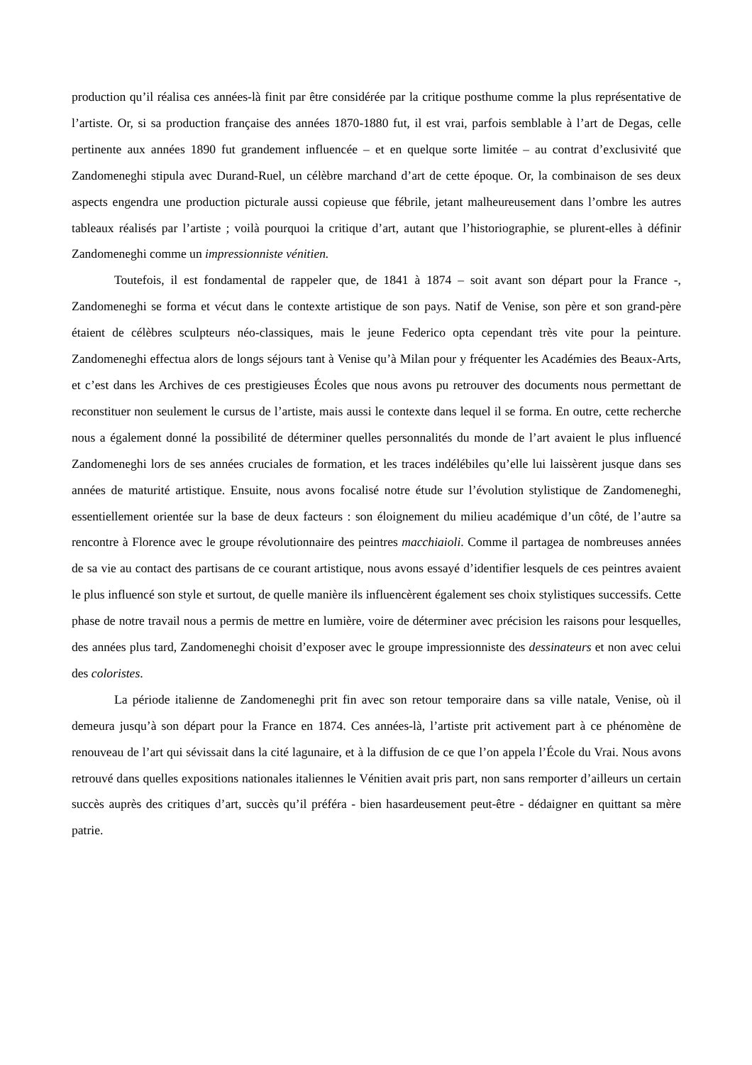production qu’il réalisa ces années-là finit par être considérée par la critique posthume comme la plus représentative de l’artiste. Or, si sa production française des années 1870-1880 fut, il est vrai, parfois semblable à l’art de Degas, celle pertinente aux années 1890 fut grandement influencée – et en quelque sorte limitée – au contrat d’exclusivité que Zandomeneghi stipula avec Durand-Ruel, un célèbre marchand d’art de cette époque. Or, la combinaison de ses deux aspects engendra une production picturale aussi copieuse que fébrile, jetant malheureusement dans l’ombre les autres tableaux réalisés par l’artiste ; voilà pourquoi la critique d’art, autant que l’historiographie, se plurent-elles à définir Zandomeneghi comme un impressionniste vénitien.
Toutefois, il est fondamental de rappeler que, de 1841 à 1874 – soit avant son départ pour la France -, Zandomeneghi se forma et vécut dans le contexte artistique de son pays. Natif de Venise, son père et son grand-père étaient de célèbres sculpteurs néo-classiques, mais le jeune Federico opta cependant très vite pour la peinture. Zandomeneghi effectua alors de longs séjours tant à Venise qu’à Milan pour y fréquenter les Académies des Beaux-Arts, et c’est dans les Archives de ces prestigieuses Écoles que nous avons pu retrouver des documents nous permettant de reconstituer non seulement le cursus de l’artiste, mais aussi le contexte dans lequel il se forma. En outre, cette recherche nous a également donné la possibilité de déterminer quelles personnalités du monde de l’art avaient le plus influencé Zandomeneghi lors de ses années cruciales de formation, et les traces indélébiles qu’elle lui laissèrent jusque dans ses années de maturité artistique. Ensuite, nous avons focalisé notre étude sur l’évolution stylistique de Zandomeneghi, essentiellement orientée sur la base de deux facteurs : son éloignement du milieu académique d’un côté, de l’autre sa rencontre à Florence avec le groupe révolutionnaire des peintres macchiaioli. Comme il partagea de nombreuses années de sa vie au contact des partisans de ce courant artistique, nous avons essayé d’identifier lesquels de ces peintres avaient le plus influencé son style et surtout, de quelle manière ils influencèrent également ses choix stylistiques successifs. Cette phase de notre travail nous a permis de mettre en lumière, voire de déterminer avec précision les raisons pour lesquelles, des années plus tard, Zandomeneghi choisit d’exposer avec le groupe impressionniste des dessinateurs et non avec celui des coloristes.
La période italienne de Zandomeneghi prit fin avec son retour temporaire dans sa ville natale, Venise, où il demeura jusqu’à son départ pour la France en 1874. Ces années-là, l’artiste prit activement part à ce phénomène de renouveau de l’art qui sévissait dans la cité lagunaire, et à la diffusion de ce que l’on appela l’École du Vrai. Nous avons retrouvé dans quelles expositions nationales italiennes le Vénitien avait pris part, non sans remporter d’ailleurs un certain succès auprès des critiques d’art, succès qu’il préféra - bien hasardeusement peut-être - dédaigner en quittant sa mère patrie.